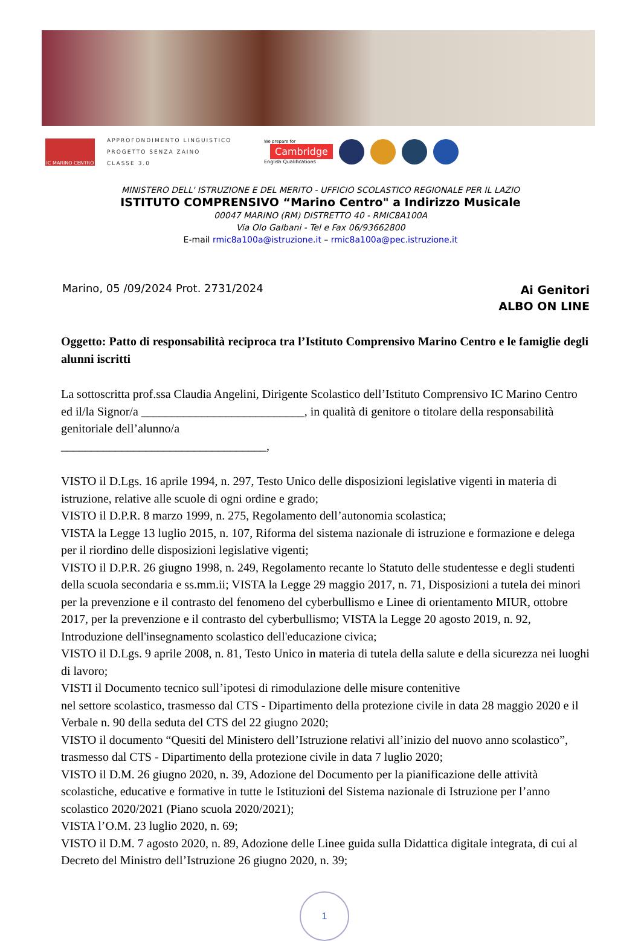IC MARINO CENTRO
APPROFONDIMENTO LINGUISTICO
PROGETTO SENZA ZAINO
CLASSE 3.0
We prepare for
Cambridge
English Qualifications
MINISTERO DELL' ISTRUZIONE E DEL MERITO - UFFICIO SCOLASTICO REGIONALE PER IL LAZIO
ISTITUTO COMPRENSIVO “Marino Centro" a Indirizzo Musicale
00047 MARINO (RM) DISTRETTO 40 - RMIC8A100A
Via Olo Galbani - Tel e Fax 06/93662800
E-mail rmic8a100a@istruzione.it – rmic8a100a@pec.istruzione.it
Marino, 05 /09/2024 Prot. 2731/2024
Ai Genitori
ALBO ON LINE
Oggetto: Patto di responsabilità reciproca tra l’Istituto Comprensivo Marino Centro e le famiglie degli alunni iscritti
La sottoscritta prof.ssa Claudia Angelini, Dirigente Scolastico dell’Istituto Comprensivo IC Marino Centro ed il/la Signor/a ___________________________, in qualità di genitore o titolare della responsabilità genitoriale dell’alunno/a
__________________________________,
VISTO il D.Lgs. 16 aprile 1994, n. 297, Testo Unico delle disposizioni legislative vigenti in materia di istruzione, relative alle scuole di ogni ordine e grado;
VISTO il D.P.R. 8 marzo 1999, n. 275, Regolamento dell’autonomia scolastica;
VISTA la Legge 13 luglio 2015, n. 107, Riforma del sistema nazionale di istruzione e formazione e delega per il riordino delle disposizioni legislative vigenti;
VISTO il D.P.R. 26 giugno 1998, n. 249, Regolamento recante lo Statuto delle studentesse e degli studenti della scuola secondaria e ss.mm.ii; VISTA la Legge 29 maggio 2017, n. 71, Disposizioni a tutela dei minori per la prevenzione e il contrasto del fenomeno del cyberbullismo e Linee di orientamento MIUR, ottobre 2017, per la prevenzione e il contrasto del cyberbullismo; VISTA la Legge 20 agosto 2019, n. 92, Introduzione dell'insegnamento scolastico dell'educazione civica;
VISTO il D.Lgs. 9 aprile 2008, n. 81, Testo Unico in materia di tutela della salute e della sicurezza nei luoghi di lavoro;
VISTI il Documento tecnico sull’ipotesi di rimodulazione delle misure contenitive
nel settore scolastico, trasmesso dal CTS - Dipartimento della protezione civile in data 28 maggio 2020 e il Verbale n. 90 della seduta del CTS del 22 giugno 2020;
VISTO il documento “Quesiti del Ministero dell’Istruzione relativi all’inizio del nuovo anno scolastico”, trasmesso dal CTS - Dipartimento della protezione civile in data 7 luglio 2020;
VISTO il D.M. 26 giugno 2020, n. 39, Adozione del Documento per la pianificazione delle attività scolastiche, educative e formative in tutte le Istituzioni del Sistema nazionale di Istruzione per l’anno scolastico 2020/2021 (Piano scuola 2020/2021);
VISTA l’O.M. 23 luglio 2020, n. 69;
VISTO il D.M. 7 agosto 2020, n. 89, Adozione delle Linee guida sulla Didattica digitale integrata, di cui al Decreto del Ministro dell’Istruzione 26 giugno 2020, n. 39;
1